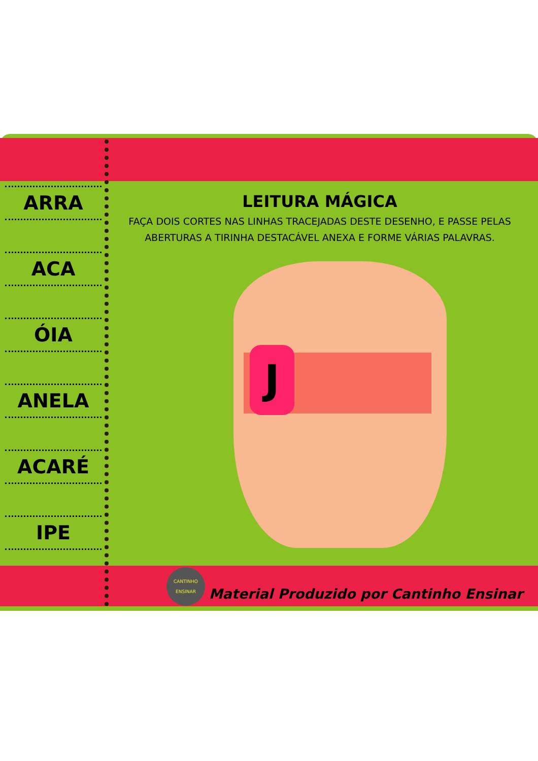ARRA
ACA
ÓIA
ANELA
ACARÉ
IPE
LEITURA MÁGICA
FAÇA DOIS CORTES NAS LINHAS TRACEJADAS DESTE DESENHO, E PASSE PELAS ABERTURAS A TIRINHA DESTACÁVEL ANEXA E FORME VÁRIAS PALAVRAS.
J
CANTINHO
ENSINAR
Material Produzido por Cantinho Ensinar